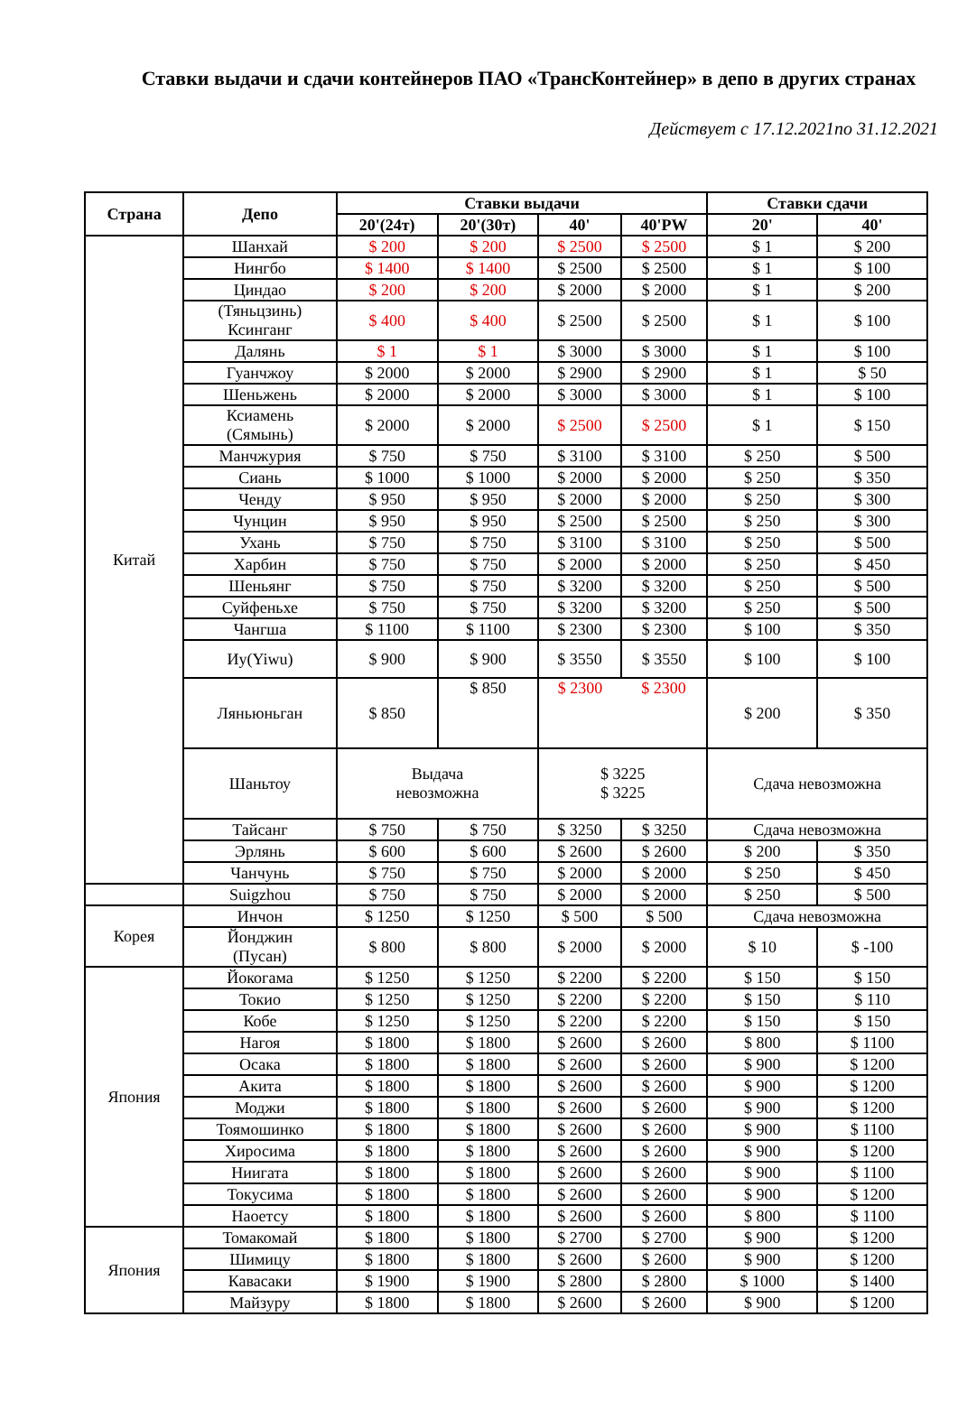Ставки выдачи и сдачи контейнеров ПАО «ТрансКонтейнер» в депо в других странах
Действует с 17.12.2021по 31.12.2021
| Страна | Депо | Ставки выдачи | | | | Ставки сдачи | |
| --- | --- | --- | --- | --- | --- | --- | --- |
| | | 20'(24т) | 20'(30т) | 40' | 40'PW | 20' | 40' |
| Китай | Шанхай | $ 200 | $ 200 | $ 2500 | $ 2500 | $ 1 | $ 200 |
| | Нингбо | $ 1400 | $ 1400 | $ 2500 | $ 2500 | $ 1 | $ 100 |
| | Циндао | $ 200 | $ 200 | $ 2000 | $ 2000 | $ 1 | $ 200 |
| | (Тяньцзинь) Ксинганг | $ 400 | $ 400 | $ 2500 | $ 2500 | $ 1 | $ 100 |
| | Далянь | $ 1 | $ 1 | $ 3000 | $ 3000 | $ 1 | $ 100 |
| | Гуанчжоу | $ 2000 | $ 2000 | $ 2900 | $ 2900 | $ 1 | $ 50 |
| | Шеньжень | $ 2000 | $ 2000 | $ 3000 | $ 3000 | $ 1 | $ 100 |
| | Ксиамень (Сямынь) | $ 2000 | $ 2000 | $ 2500 | $ 2500 | $ 1 | $ 150 |
| | Манчжурия | $ 750 | $ 750 | $ 3100 | $ 3100 | $ 250 | $ 500 |
| | Сиань | $ 1000 | $ 1000 | $ 2000 | $ 2000 | $ 250 | $ 350 |
| | Ченду | $ 950 | $ 950 | $ 2000 | $ 2000 | $ 250 | $ 300 |
| | Чунцин | $ 950 | $ 950 | $ 2500 | $ 2500 | $ 250 | $ 300 |
| | Ухань | $ 750 | $ 750 | $ 3100 | $ 3100 | $ 250 | $ 500 |
| | Харбин | $ 750 | $ 750 | $ 2000 | $ 2000 | $ 250 | $ 450 |
| | Шеньянг | $ 750 | $ 750 | $ 3200 | $ 3200 | $ 250 | $ 500 |
| | Суйфеньхе | $ 750 | $ 750 | $ 3200 | $ 3200 | $ 250 | $ 500 |
| | Чангша | $ 1100 | $ 1100 | $ 2300 | $ 2300 | $ 100 | $ 350 |
| | Иу(Yiwu) | $ 900 | $ 900 | $ 3550 | $ 3550 | $ 100 | $ 100 |
| | Ляньюньган | $ 850 | $ 850 | $ 2300 | $ 2300 | $ 200 | $ 350 |
| | Шаньтоу | Выдача невозможна | | $ 3225 $ 3225 | | Сдача невозможна | |
| | Тайсанг | $ 750 | $ 750 | $ 3250 | $ 3250 | Сдача невозможна | |
| | Эрлянь | $ 600 | $ 600 | $ 2600 | $ 2600 | $ 200 | $ 350 |
| | Чанчунь | $ 750 | $ 750 | $ 2000 | $ 2000 | $ 250 | $ 450 |
| | Suigzhou | $ 750 | $ 750 | $ 2000 | $ 2000 | $ 250 | $ 500 |
| Корея | Инчон | $ 1250 | $ 1250 | $ 500 | $ 500 | Сдача невозможна | |
| | Йонджин (Пусан) | $ 800 | $ 800 | $ 2000 | $ 2000 | $ 10 | $ -100 |
| Япония | Йокогама | $ 1250 | $ 1250 | $ 2200 | $ 2200 | $ 150 | $ 150 |
| | Токио | $ 1250 | $ 1250 | $ 2200 | $ 2200 | $ 150 | $ 110 |
| | Кобе | $ 1250 | $ 1250 | $ 2200 | $ 2200 | $ 150 | $ 150 |
| | Нагоя | $ 1800 | $ 1800 | $ 2600 | $ 2600 | $ 800 | $ 1100 |
| | Осака | $ 1800 | $ 1800 | $ 2600 | $ 2600 | $ 900 | $ 1200 |
| | Акита | $ 1800 | $ 1800 | $ 2600 | $ 2600 | $ 900 | $ 1200 |
| | Моджи | $ 1800 | $ 1800 | $ 2600 | $ 2600 | $ 900 | $ 1200 |
| | Тоямошинко | $ 1800 | $ 1800 | $ 2600 | $ 2600 | $ 900 | $ 1100 |
| | Хиросима | $ 1800 | $ 1800 | $ 2600 | $ 2600 | $ 900 | $ 1200 |
| | Ниигата | $ 1800 | $ 1800 | $ 2600 | $ 2600 | $ 900 | $ 1100 |
| | Токусима | $ 1800 | $ 1800 | $ 2600 | $ 2600 | $ 900 | $ 1200 |
| | Наоетсу | $ 1800 | $ 1800 | $ 2600 | $ 2600 | $ 800 | $ 1100 |
| Япония | Томакомай | $ 1800 | $ 1800 | $ 2700 | $ 2700 | $ 900 | $ 1200 |
| | Шимицу | $ 1800 | $ 1800 | $ 2600 | $ 2600 | $ 900 | $ 1200 |
| | Кавасаки | $ 1900 | $ 1900 | $ 2800 | $ 2800 | $ 1000 | $ 1400 |
| | Майзуру | $ 1800 | $ 1800 | $ 2600 | $ 2600 | $ 900 | $ 1200 |